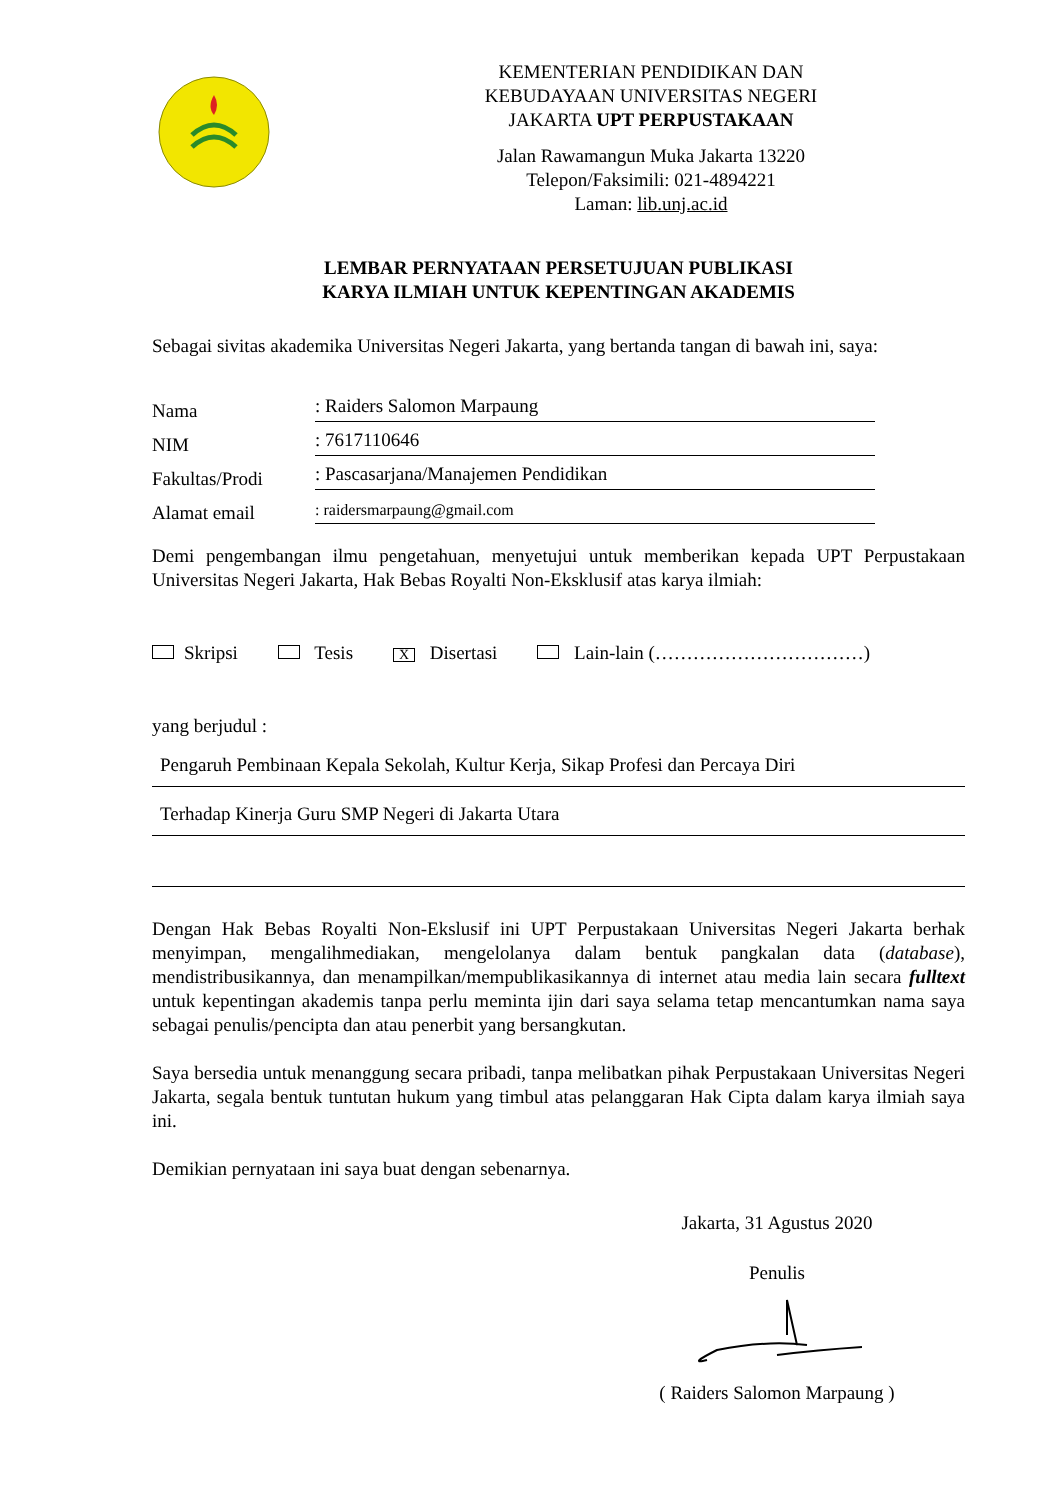KEMENTERIAN PENDIDIKAN DAN
KEBUDAYAAN UNIVERSITAS NEGERI
JAKARTA UPT PERPUSTAKAAN
Jalan Rawamangun Muka Jakarta 13220
Telepon/Faksimili: 021-4894221
Laman: lib.unj.ac.id
LEMBAR PERNYATAAN PERSETUJUAN PUBLIKASI
KARYA ILMIAH UNTUK KEPENTINGAN AKADEMIS
Sebagai sivitas akademika Universitas Negeri Jakarta, yang bertanda tangan di bawah ini, saya:
Nama: Raiders Salomon Marpaung
NIM: 7617110646
Fakultas/Prodi: Pascasarjana/Manajemen Pendidikan
Alamat email: raidersmarpaung@gmail.com
Demi pengembangan ilmu pengetahuan, menyetujui untuk memberikan kepada UPT Perpustakaan Universitas Negeri Jakarta, Hak Bebas Royalti Non-Eksklusif atas karya ilmiah:
Skripsi Tesis X Disertasi Lain-lain (……………………………)
yang berjudul :
Pengaruh Pembinaan Kepala Sekolah, Kultur Kerja, Sikap Profesi dan Percaya Diri
Terhadap Kinerja Guru SMP Negeri di Jakarta Utara
Dengan Hak Bebas Royalti Non-Ekslusif ini UPT Perpustakaan Universitas Negeri Jakarta berhak menyimpan, mengalihmediakan, mengelolanya dalam bentuk pangkalan data (database), mendistribusikannya, dan menampilkan/mempublikasikannya di internet atau media lain secara fulltext untuk kepentingan akademis tanpa perlu meminta ijin dari saya selama tetap mencantumkan nama saya sebagai penulis/pencipta dan atau penerbit yang bersangkutan.
Saya bersedia untuk menanggung secara pribadi, tanpa melibatkan pihak Perpustakaan Universitas Negeri Jakarta, segala bentuk tuntutan hukum yang timbul atas pelanggaran Hak Cipta dalam karya ilmiah saya ini.
Demikian pernyataan ini saya buat dengan sebenarnya.
Jakarta, 31 Agustus 2020
Penulis
( Raiders Salomon Marpaung )